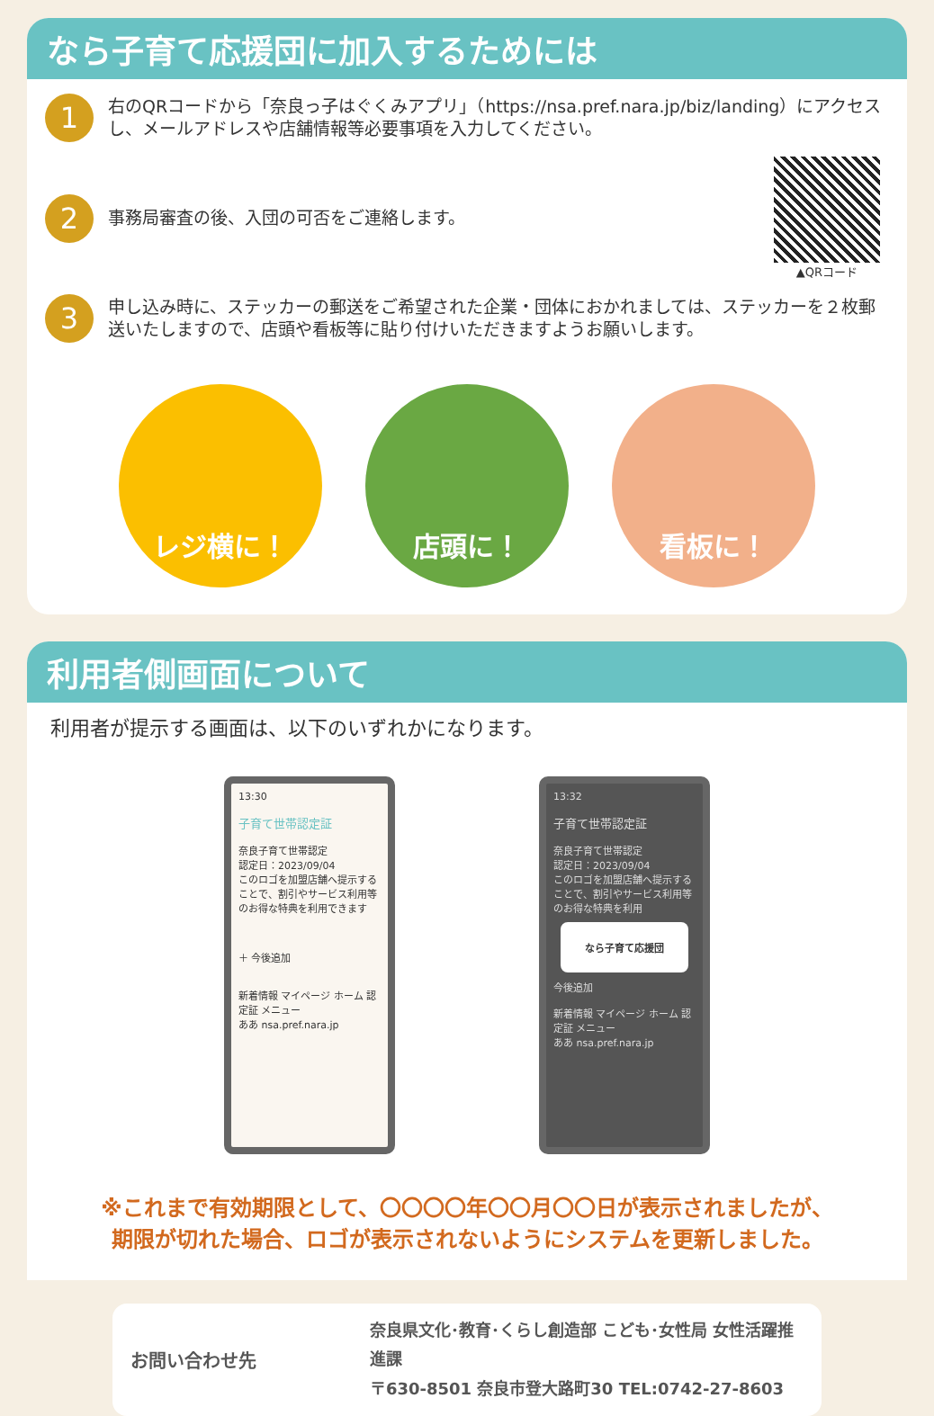なら子育て応援団に加入するためには
1
右のQRコードから「奈良っ子はぐくみアプリ」（https://nsa.pref.nara.jp/biz/landing）にアクセスし、メールアドレスや店舗情報等必要事項を入力してください。
2
事務局審査の後、入団の可否をご連絡します。
▲QRコード
3
申し込み時に、ステッカーの郵送をご希望された企業・団体におかれましては、ステッカーを２枚郵送いたしますので、店頭や看板等に貼り付けいただきますようお願いします。
レジ横に！ 店頭に！ 看板に！
利用者側画面について
利用者が提示する画面は、以下のいずれかになります。
13:30
子育て世帯認定証
奈良子育て世帯認定
認定日：2023/09/04
このロゴを加盟店舗へ提示することで、割引やサービス利用等のお得な特典を利用できます
＋ 今後追加
新着情報 マイページ ホーム 認定証 メニュー
ああ nsa.pref.nara.jp
13:32
子育て世帯認定証
奈良子育て世帯認定
認定日：2023/09/04
このロゴを加盟店舗へ提示することで、割引やサービス利用等のお得な特典を利用
なら子育て応援団
今後追加
新着情報 マイページ ホーム 認定証 メニュー
ああ nsa.pref.nara.jp
※これまで有効期限として、〇〇〇〇年〇〇月〇〇日が表示されましたが、
期限が切れた場合、ロゴが表示されないようにシステムを更新しました。
お問い合わせ先
奈良県文化･教育･くらし創造部 こども･女性局 女性活躍推進課
〒630-8501 奈良市登大路町30 TEL:0742-27-8603